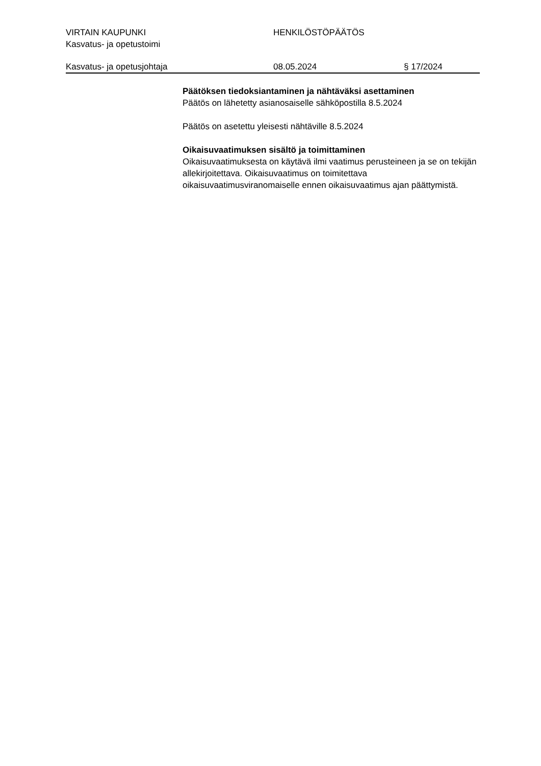VIRTAIN KAUPUNKI HENKILÖSTÖPÄÄTÖS
Kasvatus- ja opetustoimi
Kasvatus- ja opetusjohtaja 08.05.2024 § 17/2024
Päätöksen tiedoksiantaminen ja nähtäväksi asettaminen
Päätös on lähetetty asianosaiselle sähköpostilla 8.5.2024
Päätös on asetettu yleisesti nähtäville 8.5.2024
Oikaisuvaatimuksen sisältö ja toimittaminen
Oikaisuvaatimuksesta on käytävä ilmi vaatimus perusteineen ja se on tekijän allekirjoitettava. Oikaisuvaatimus on toimitettava oikaisuvaatimusviranomaiselle ennen oikaisuvaatimus ajan päättymistä.